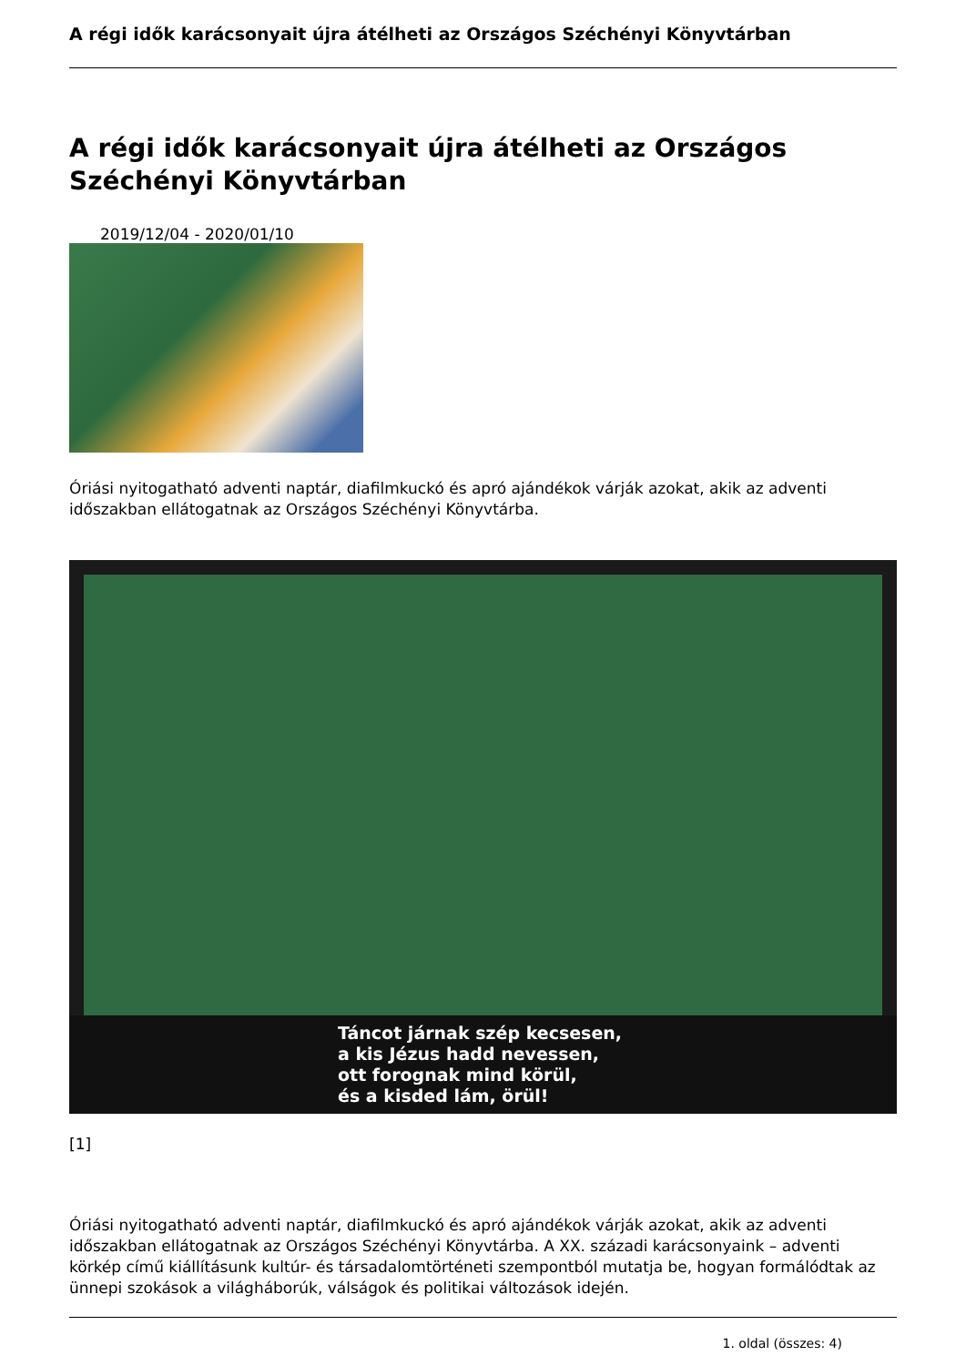A régi idők karácsonyait újra átélheti az Országos Széchényi Könyvtárban
A régi idők karácsonyait újra átélheti az Országos Széchényi Könyvtárban
2019/12/04 - 2020/01/10
Óriási nyitogatható adventi naptár, diafilmkuckó és apró ajándékok várják azokat, akik az adventi időszakban ellátogatnak az Országos Széchényi Könyvtárba.
Táncot járnak szép kecsesen,
a kis Jézus hadd nevessen,
ott forognak mind körül,
és a kisded lám, örül!
[1]
Óriási nyitogatható adventi naptár, diafilmkuckó és apró ajándékok várják azokat, akik az adventi időszakban ellátogatnak az Országos Széchényi Könyvtárba. A XX. századi karácsonyaink – adventi körkép című kiállításunk kultúr- és társadalomtörténeti szempontból mutatja be, hogyan formálódtak az ünnepi szokások a világháborúk, válságok és politikai változások idején.
1. oldal (összes: 4)